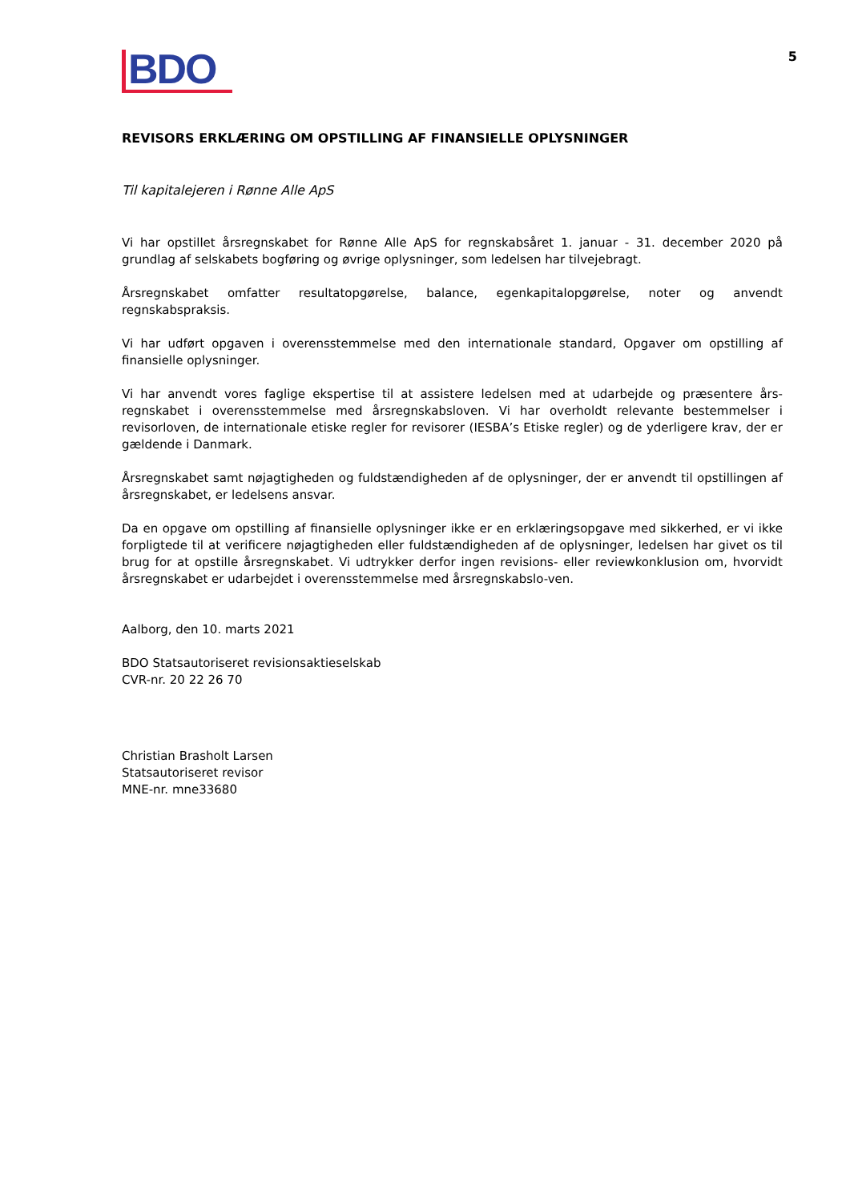BDO
5
REVISORS ERKLÆRING OM OPSTILLING AF FINANSIELLE OPLYSNINGER
Til kapitalejeren i Rønne Alle ApS
Vi har opstillet årsregnskabet for Rønne Alle ApS for regnskabsåret 1. januar - 31. december 2020 på grundlag af selskabets bogføring og øvrige oplysninger, som ledelsen har tilvejebragt.
Årsregnskabet omfatter resultatopgørelse, balance, egenkapitalopgørelse, noter og anvendt regnskabspraksis.
Vi har udført opgaven i overensstemmelse med den internationale standard, Opgaver om opstilling af finansielle oplysninger.
Vi har anvendt vores faglige ekspertise til at assistere ledelsen med at udarbejde og præsentere års-regnskabet i overensstemmelse med årsregnskabsloven. Vi har overholdt relevante bestemmelser i revisorloven, de internationale etiske regler for revisorer (IESBA’s Etiske regler) og de yderligere krav, der er gældende i Danmark.
Årsregnskabet samt nøjagtigheden og fuldstændigheden af de oplysninger, der er anvendt til opstillingen af årsregnskabet, er ledelsens ansvar.
Da en opgave om opstilling af finansielle oplysninger ikke er en erklæringsopgave med sikkerhed, er vi ikke forpligtede til at verificere nøjagtigheden eller fuldstændigheden af de oplysninger, ledelsen har givet os til brug for at opstille årsregnskabet. Vi udtrykker derfor ingen revisions- eller reviewkonklusion om, hvorvidt årsregnskabet er udarbejdet i overensstemmelse med årsregnskabslo-ven.
Aalborg, den 10. marts 2021
BDO Statsautoriseret revisionsaktieselskab
CVR-nr. 20 22 26 70
Christian Brasholt Larsen
Statsautoriseret revisor
MNE-nr. mne33680